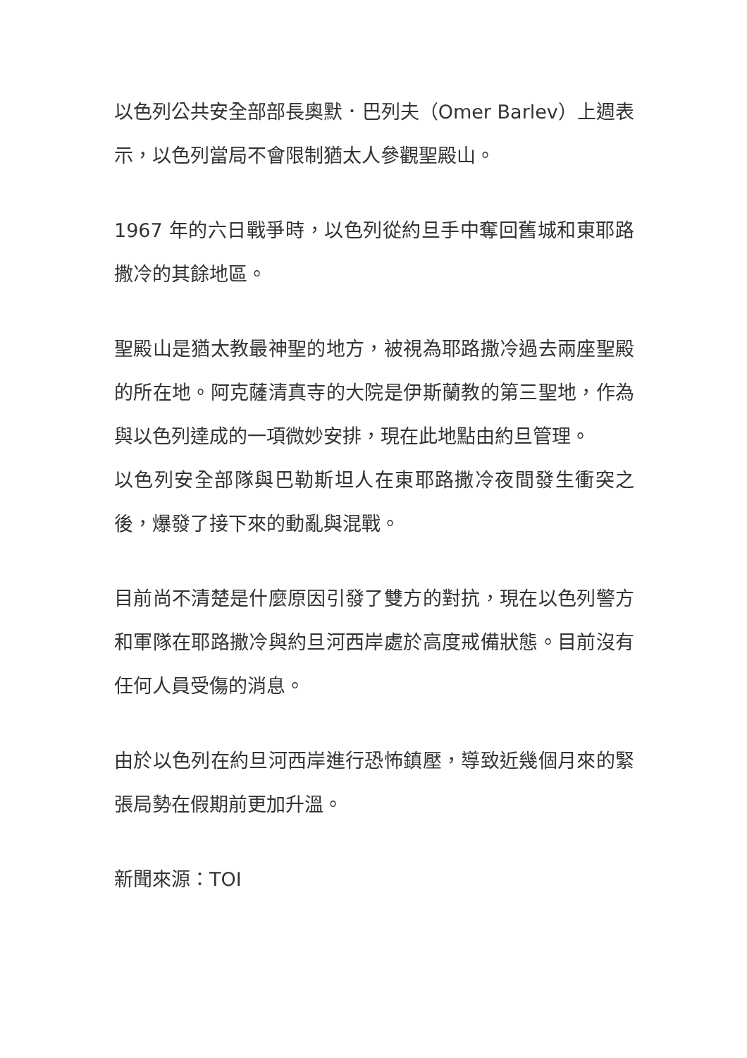以色列公共安全部部長奧默．巴列夫（Omer Barlev）上週表示，以色列當局不會限制猶太人參觀聖殿山。
1967 年的六日戰爭時，以色列從約旦手中奪回舊城和東耶路撒冷的其餘地區。
聖殿山是猶太教最神聖的地方，被視為耶路撒冷過去兩座聖殿的所在地。阿克薩清真寺的大院是伊斯蘭教的第三聖地，作為與以色列達成的一項微妙安排，現在此地點由約旦管理。
以色列安全部隊與巴勒斯坦人在東耶路撒冷夜間發生衝突之後，爆發了接下來的動亂與混戰。
目前尚不清楚是什麼原因引發了雙方的對抗，現在以色列警方和軍隊在耶路撒冷與約旦河西岸處於高度戒備狀態。目前沒有任何人員受傷的消息。
由於以色列在約旦河西岸進行恐怖鎮壓，導致近幾個月來的緊張局勢在假期前更加升溫。
新聞來源：TOI